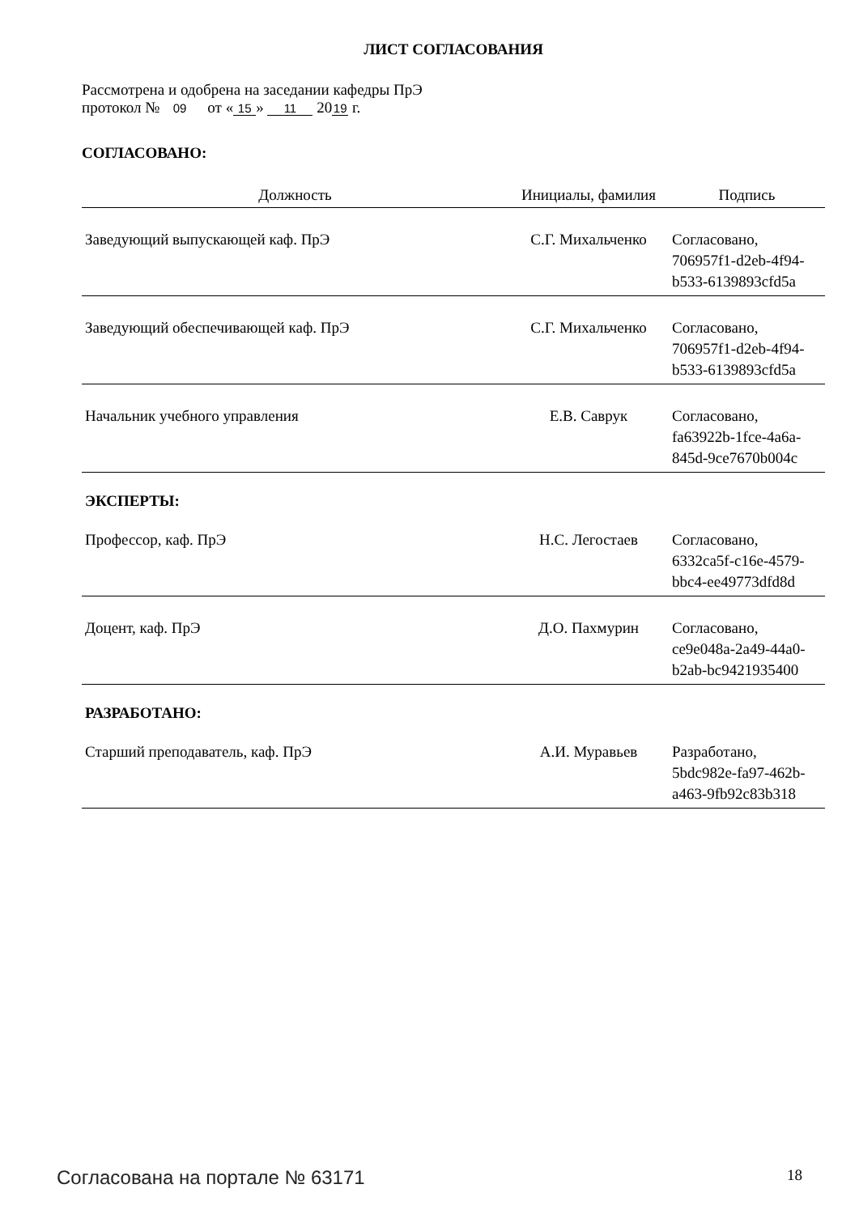ЛИСТ СОГЛАСОВАНИЯ
Рассмотрена и одобрена на заседании кафедры ПрЭ
протокол № 09 от « 15 » 11 20 19 г.
СОГЛАСОВАНО:
| Должность | Инициалы, фамилия | Подпись |
| --- | --- | --- |
| Заведующий выпускающей каф. ПрЭ | С.Г. Михальченко | Согласовано, 706957f1-d2eb-4f94- b533-6139893cfd5a |
| Заведующий обеспечивающей каф. ПрЭ | С.Г. Михальченко | Согласовано, 706957f1-d2eb-4f94- b533-6139893cfd5a |
| Начальник учебного управления | Е.В. Саврук | Согласовано, fa63922b-1fce-4a6a- 845d-9ce7670b004c |
ЭКСПЕРТЫ:
| Профессор, каф. ПрЭ | Н.С. Легостаев | Согласовано, 6332ca5f-c16e-4579- bbc4-ee49773dfd8d |
| Доцент, каф. ПрЭ | Д.О. Пахмурин | Согласовано, ce9e048a-2a49-44a0- b2ab-bc9421935400 |
РАЗРАБОТАНО:
| Старший преподаватель, каф. ПрЭ | А.И. Муравьев | Разработано, 5bdc982e-fa97-462b- a463-9fb92c83b318 |
Согласована на портале № 63171 18